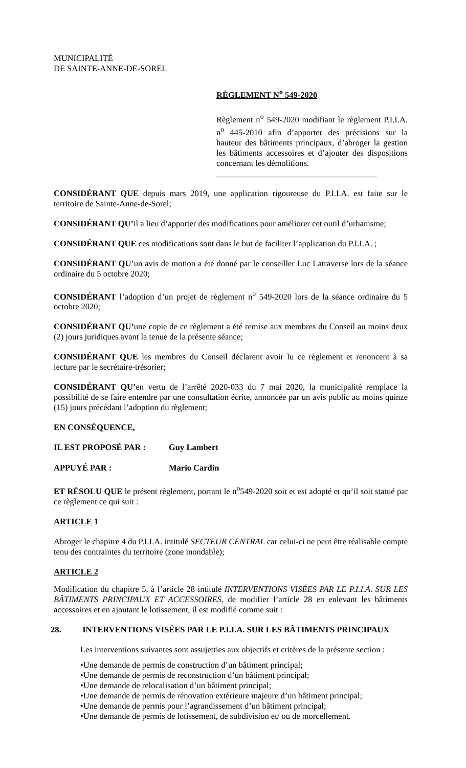MUNICIPALITÉ
DE SAINTE-ANNE-DE-SOREL
RÈGLEMENT N<sup>o</sup> 549-2020
Règlement n<sup>o</sup> 549-2020 modifiant le règlement P.I.I.A. n<sup>o</sup> 445-2010 afin d’apporter des précisions sur la hauteur des bâtiments principaux, d’abroger la gestion les bâtiments accessoires et d’ajouter des dispositions concernant les démolitions.
______________________________________
CONSIDÉRANT QUE depuis mars 2019, une application rigoureuse du P.I.I.A. est faite sur le territoire de Sainte-Anne-de-Sorel;
CONSIDÉRANT QU’il a lieu d’apporter des modifications pour améliorer cet outil d’urbanisme;
CONSIDÉRANT QUE ces modifications sont dans le but de faciliter l’application du P.I.I.A. ;
CONSIDÉRANT QU’un avis de motion a été donné par le conseiller Luc Latraverse lors de la séance ordinaire du 5 octobre 2020;
CONSIDÉRANT l’adoption d’un projet de règlement n<sup>o</sup> 549-2020 lors de la séance ordinaire du 5 octobre 2020;
CONSIDÉRANT QU’une copie de ce règlement a été remise aux membres du Conseil au moins deux (2) jours juridiques avant la tenue de la présente séance;
CONSIDÉRANT QUE les membres du Conseil déclarent avoir lu ce règlement et renoncent à sa lecture par le secrétaire-trésorier;
CONSIDÉRANT QU’en vertu de l’arrêté 2020-033 du 7 mai 2020, la municipalité remplace la possibilité de se faire entendre par une consultation écrite, annoncée par un avis public au moins quinze (15) jours précédant l’adoption du règlement;
EN CONSÉQUENCE,
IL EST PROPOSÉ PAR : Guy Lambert
APPUYÉ PAR : Mario Cardin
ET RÉSOLU QUE le présent règlement, portant le n<sup>o</sup>549-2020 soit et est adopté et qu’il soit statué par ce règlement ce qui suit :
ARTICLE 1
Abroger le chapitre 4 du P.I.I.A. intitulé SECTEUR CENTRAL car celui-ci ne peut être réalisable compte tenu des contraintes du territoire (zone inondable);
ARTICLE 2
Modification du chapitre 5, à l’article 28 intitulé INTERVENTIONS VISÉES PAR LE P.I.I.A. SUR LES BÂTIMENTS PRINCIPAUX ET ACCESSOIRES, de modifier l’article 28 en enlevant les bâtiments accessoires et en ajoutant le lotissement, il est modifié comme suit :
28. INTERVENTIONS VISÉES PAR LE P.I.I.A. SUR LES BÂTIMENTS PRINCIPAUX
Les interventions suivantes sont assujetties aux objectifs et critères de la présente section :
•Une demande de permis de construction d’un bâtiment principal;
•Une demande de permis de reconstruction d’un bâtiment principal;
•Une demande de relocalisation d’un bâtiment principal;
•Une demande de permis de rénovation extérieure majeure d’un bâtiment principal;
•Une demande de permis pour l’agrandissement d’un bâtiment principal;
•Une demande de permis de lotissement, de subdivision et/ ou de morcellement.